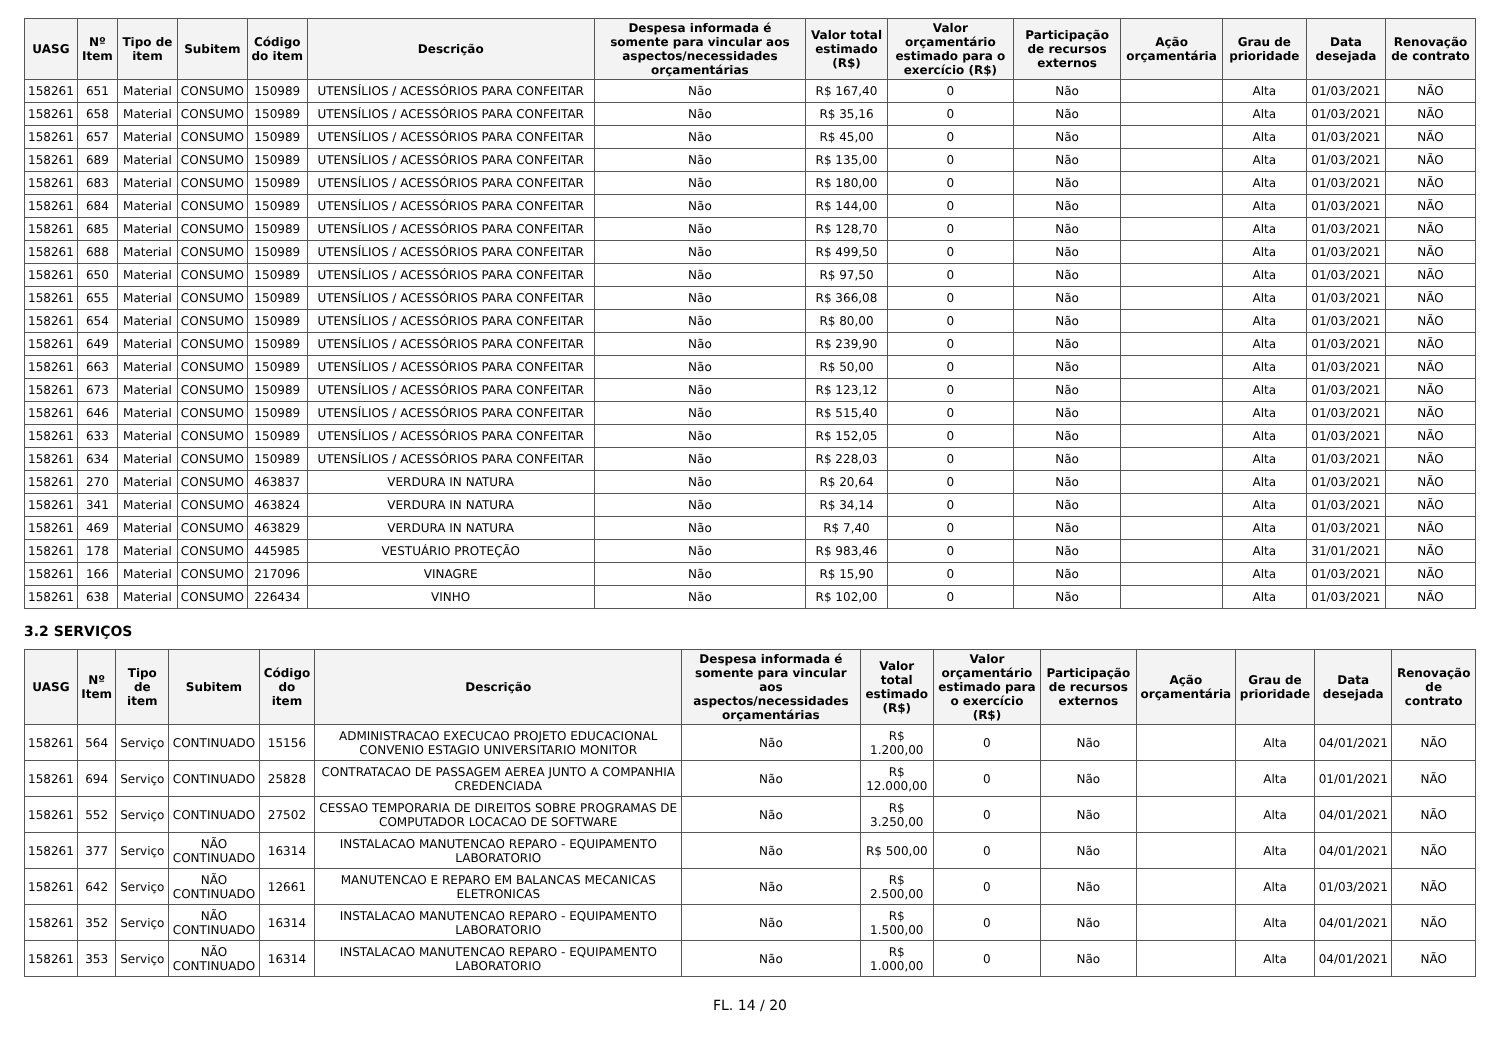| UASG | Nº Item | Tipo de item | Subitem | Código do item | Descrição | Despesa informada é somente para vincular aos aspectos/necessidades orçamentárias | Valor total estimado (R$) | Valor orçamentário estimado para o exercício (R$) | Participação de recursos externos | Ação orçamentária | Grau de prioridade | Data desejada | Renovação de contrato |
| --- | --- | --- | --- | --- | --- | --- | --- | --- | --- | --- | --- | --- | --- |
| 158261 | 651 | Material | CONSUMO | 150989 | UTENSÍLIOS / ACESSÓRIOS PARA CONFEITAR | Não | R$ 167,40 | 0 | Não | | Alta | 01/03/2021 | NÃO |
| 158261 | 658 | Material | CONSUMO | 150989 | UTENSÍLIOS / ACESSÓRIOS PARA CONFEITAR | Não | R$ 35,16 | 0 | Não | | Alta | 01/03/2021 | NÃO |
| 158261 | 657 | Material | CONSUMO | 150989 | UTENSÍLIOS / ACESSÓRIOS PARA CONFEITAR | Não | R$ 45,00 | 0 | Não | | Alta | 01/03/2021 | NÃO |
| 158261 | 689 | Material | CONSUMO | 150989 | UTENSÍLIOS / ACESSÓRIOS PARA CONFEITAR | Não | R$ 135,00 | 0 | Não | | Alta | 01/03/2021 | NÃO |
| 158261 | 683 | Material | CONSUMO | 150989 | UTENSÍLIOS / ACESSÓRIOS PARA CONFEITAR | Não | R$ 180,00 | 0 | Não | | Alta | 01/03/2021 | NÃO |
| 158261 | 684 | Material | CONSUMO | 150989 | UTENSÍLIOS / ACESSÓRIOS PARA CONFEITAR | Não | R$ 144,00 | 0 | Não | | Alta | 01/03/2021 | NÃO |
| 158261 | 685 | Material | CONSUMO | 150989 | UTENSÍLIOS / ACESSÓRIOS PARA CONFEITAR | Não | R$ 128,70 | 0 | Não | | Alta | 01/03/2021 | NÃO |
| 158261 | 688 | Material | CONSUMO | 150989 | UTENSÍLIOS / ACESSÓRIOS PARA CONFEITAR | Não | R$ 499,50 | 0 | Não | | Alta | 01/03/2021 | NÃO |
| 158261 | 650 | Material | CONSUMO | 150989 | UTENSÍLIOS / ACESSÓRIOS PARA CONFEITAR | Não | R$ 97,50 | 0 | Não | | Alta | 01/03/2021 | NÃO |
| 158261 | 655 | Material | CONSUMO | 150989 | UTENSÍLIOS / ACESSÓRIOS PARA CONFEITAR | Não | R$ 366,08 | 0 | Não | | Alta | 01/03/2021 | NÃO |
| 158261 | 654 | Material | CONSUMO | 150989 | UTENSÍLIOS / ACESSÓRIOS PARA CONFEITAR | Não | R$ 80,00 | 0 | Não | | Alta | 01/03/2021 | NÃO |
| 158261 | 649 | Material | CONSUMO | 150989 | UTENSÍLIOS / ACESSÓRIOS PARA CONFEITAR | Não | R$ 239,90 | 0 | Não | | Alta | 01/03/2021 | NÃO |
| 158261 | 663 | Material | CONSUMO | 150989 | UTENSÍLIOS / ACESSÓRIOS PARA CONFEITAR | Não | R$ 50,00 | 0 | Não | | Alta | 01/03/2021 | NÃO |
| 158261 | 673 | Material | CONSUMO | 150989 | UTENSÍLIOS / ACESSÓRIOS PARA CONFEITAR | Não | R$ 123,12 | 0 | Não | | Alta | 01/03/2021 | NÃO |
| 158261 | 646 | Material | CONSUMO | 150989 | UTENSÍLIOS / ACESSÓRIOS PARA CONFEITAR | Não | R$ 515,40 | 0 | Não | | Alta | 01/03/2021 | NÃO |
| 158261 | 633 | Material | CONSUMO | 150989 | UTENSÍLIOS / ACESSÓRIOS PARA CONFEITAR | Não | R$ 152,05 | 0 | Não | | Alta | 01/03/2021 | NÃO |
| 158261 | 634 | Material | CONSUMO | 150989 | UTENSÍLIOS / ACESSÓRIOS PARA CONFEITAR | Não | R$ 228,03 | 0 | Não | | Alta | 01/03/2021 | NÃO |
| 158261 | 270 | Material | CONSUMO | 463837 | VERDURA IN NATURA | Não | R$ 20,64 | 0 | Não | | Alta | 01/03/2021 | NÃO |
| 158261 | 341 | Material | CONSUMO | 463824 | VERDURA IN NATURA | Não | R$ 34,14 | 0 | Não | | Alta | 01/03/2021 | NÃO |
| 158261 | 469 | Material | CONSUMO | 463829 | VERDURA IN NATURA | Não | R$ 7,40 | 0 | Não | | Alta | 01/03/2021 | NÃO |
| 158261 | 178 | Material | CONSUMO | 445985 | VESTUÁRIO PROTEÇÃO | Não | R$ 983,46 | 0 | Não | | Alta | 31/01/2021 | NÃO |
| 158261 | 166 | Material | CONSUMO | 217096 | VINAGRE | Não | R$ 15,90 | 0 | Não | | Alta | 01/03/2021 | NÃO |
| 158261 | 638 | Material | CONSUMO | 226434 | VINHO | Não | R$ 102,00 | 0 | Não | | Alta | 01/03/2021 | NÃO |
3.2 SERVIÇOS
| UASG | Nº Item | Tipo de item | Subitem | Código do item | Descrição | Despesa informada é somente para vincular aos aspectos/necessidades orçamentárias | Valor total estimado (R$) | Valor orçamentário estimado para o exercício (R$) | Participação de recursos externos | Ação orçamentária | Grau de prioridade | Data desejada | Renovação de contrato |
| --- | --- | --- | --- | --- | --- | --- | --- | --- | --- | --- | --- | --- | --- |
| 158261 | 564 | Serviço | CONTINUADO | 15156 | ADMINISTRACAO EXECUCAO PROJETO EDUCACIONAL CONVENIO ESTAGIO UNIVERSITARIO MONITOR | Não | R$ 1.200,00 | 0 | Não | | Alta | 04/01/2021 | NÃO |
| 158261 | 694 | Serviço | CONTINUADO | 25828 | CONTRATACAO DE PASSAGEM AEREA JUNTO A COMPANHIA CREDENCIADA | Não | R$ 12.000,00 | 0 | Não | | Alta | 01/01/2021 | NÃO |
| 158261 | 552 | Serviço | CONTINUADO | 27502 | CESSAO TEMPORARIA DE DIREITOS SOBRE PROGRAMAS DE COMPUTADOR LOCACAO DE SOFTWARE | Não | R$ 3.250,00 | 0 | Não | | Alta | 04/01/2021 | NÃO |
| 158261 | 377 | Serviço | NÃO CONTINUADO | 16314 | INSTALACAO MANUTENCAO REPARO - EQUIPAMENTO LABORATORIO | Não | R$ 500,00 | 0 | Não | | Alta | 04/01/2021 | NÃO |
| 158261 | 642 | Serviço | NÃO CONTINUADO | 12661 | MANUTENCAO E REPARO EM BALANCAS MECANICAS ELETRONICAS | Não | R$ 2.500,00 | 0 | Não | | Alta | 01/03/2021 | NÃO |
| 158261 | 352 | Serviço | NÃO CONTINUADO | 16314 | INSTALACAO MANUTENCAO REPARO - EQUIPAMENTO LABORATORIO | Não | R$ 1.500,00 | 0 | Não | | Alta | 04/01/2021 | NÃO |
| 158261 | 353 | Serviço | NÃO CONTINUADO | 16314 | INSTALACAO MANUTENCAO REPARO - EQUIPAMENTO LABORATORIO | Não | R$ 1.000,00 | 0 | Não | | Alta | 04/01/2021 | NÃO |
FL. 14 / 20